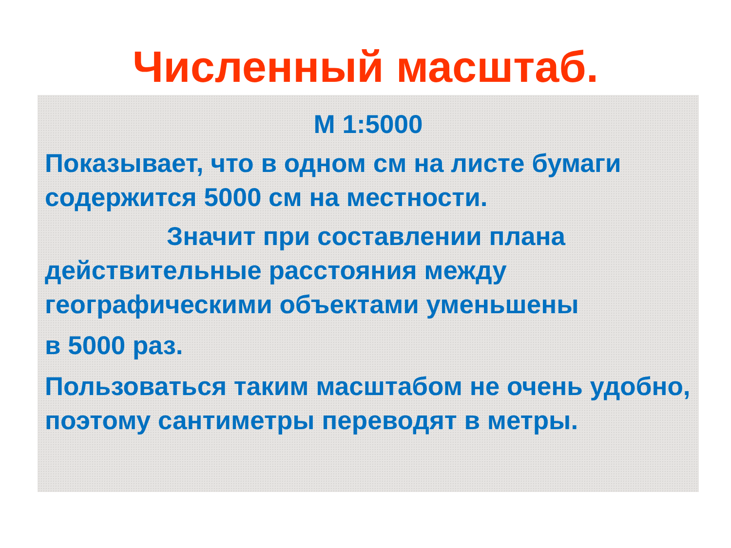Численный масштаб.
М 1:5000
Показывает, что в одном см на листе бумаги содержится 5000 см на местности.
Значит при составлении плана действительные расстояния между географическими объектами уменьшены
в 5000 раз.
Пользоваться таким масштабом не очень удобно, поэтому сантиметры переводят в метры.